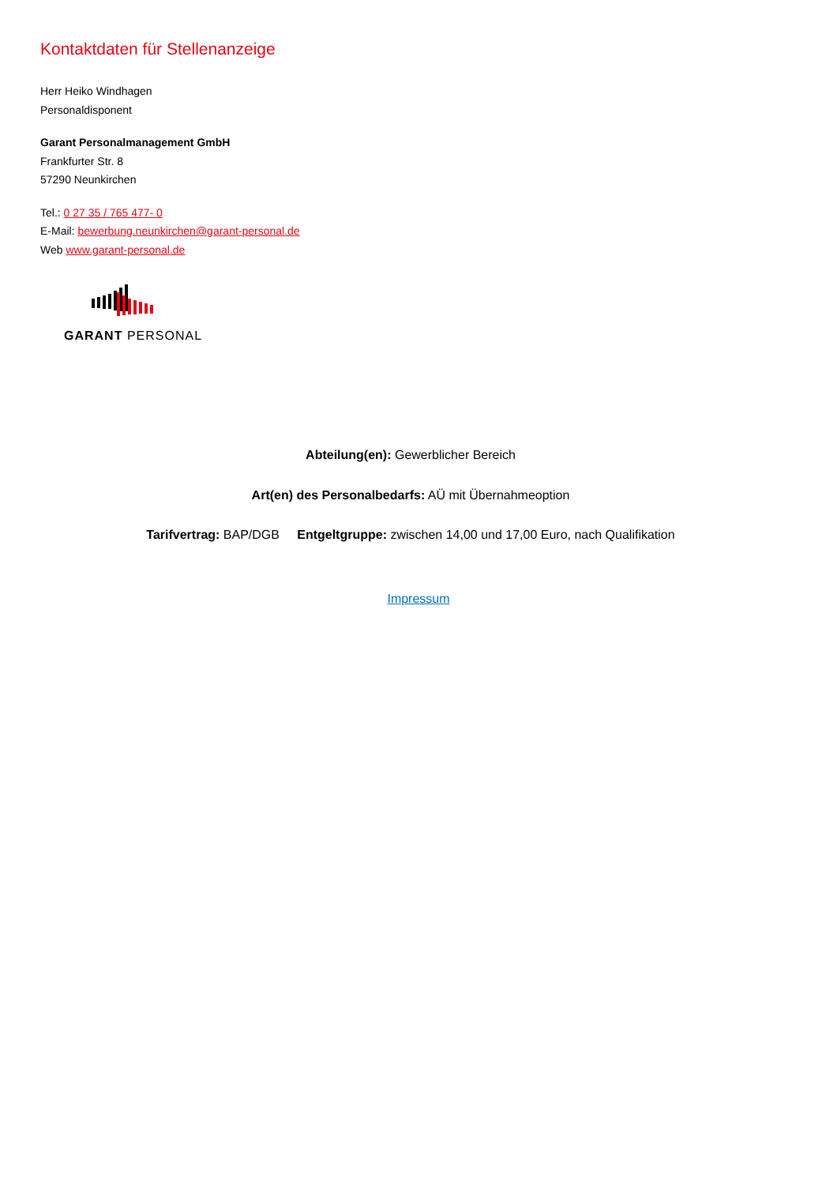Kontaktdaten für Stellenanzeige
Herr Heiko Windhagen
Personaldisponent
Garant Personalmanagement GmbH
Frankfurter Str. 8
57290 Neunkirchen
Tel.: 0 27 35 / 765 477- 0
E-Mail: bewerbung.neunkirchen@garant-personal.de
Web www.garant-personal.de
GARANT PERSONAL
Abteilung(en): Gewerblicher Bereich
Art(en) des Personalbedarfs: AÜ mit Übernahmeoption
Tarifvertrag: BAP/DGB Entgeltgruppe: zwischen 14,00 und 17,00 Euro, nach Qualifikation
Impressum